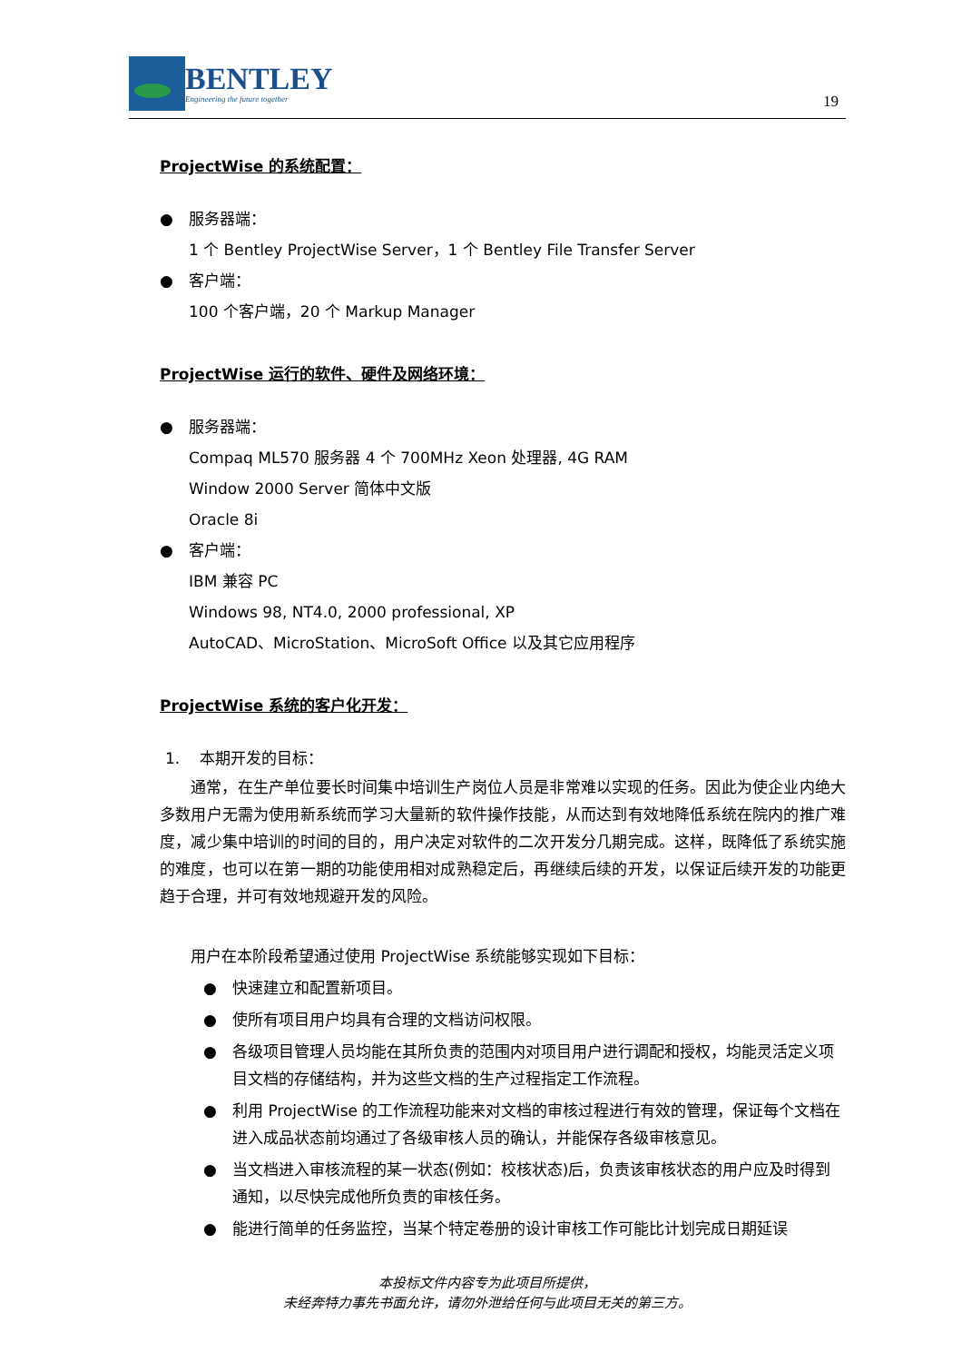BENTLEY
Engineering the future together
19
ProjectWise 的系统配置：
● 服务器端：
1 个 Bentley ProjectWise Server，1 个 Bentley File Transfer Server
● 客户端：
100 个客户端，20 个 Markup Manager
ProjectWise 运行的软件、硬件及网络环境：
● 服务器端：
Compaq ML570 服务器 4 个 700MHz Xeon 处理器, 4G RAM
Window 2000 Server 简体中文版
Oracle 8i
● 客户端：
IBM 兼容 PC
Windows 98, NT4.0, 2000 professional, XP
AutoCAD、MicroStation、MicroSoft Office 以及其它应用程序
ProjectWise 系统的客户化开发：
1. 本期开发的目标：
通常，在生产单位要长时间集中培训生产岗位人员是非常难以实现的任务。因此为使企业内绝大多数用户无需为使用新系统而学习大量新的软件操作技能，从而达到有效地降低系统在院内的推广难度，减少集中培训的时间的目的，用户决定对软件的二次开发分几期完成。这样，既降低了系统实施的难度，也可以在第一期的功能使用相对成熟稳定后，再继续后续的开发，以保证后续开发的功能更趋于合理，并可有效地规避开发的风险。
用户在本阶段希望通过使用 ProjectWise 系统能够实现如下目标：
● 快速建立和配置新项目。
● 使所有项目用户均具有合理的文档访问权限。
● 各级项目管理人员均能在其所负责的范围内对项目用户进行调配和授权，均能灵活定义项目文档的存储结构，并为这些文档的生产过程指定工作流程。
● 利用 ProjectWise 的工作流程功能来对文档的审核过程进行有效的管理，保证每个文档在进入成品状态前均通过了各级审核人员的确认，并能保存各级审核意见。
● 当文档进入审核流程的某一状态(例如：校核状态)后，负责该审核状态的用户应及时得到通知，以尽快完成他所负责的审核任务。
● 能进行简单的任务监控，当某个特定卷册的设计审核工作可能比计划完成日期延误
本投标文件内容专为此项目所提供，
未经奔特力事先书面允许，请勿外泄给任何与此项目无关的第三方。